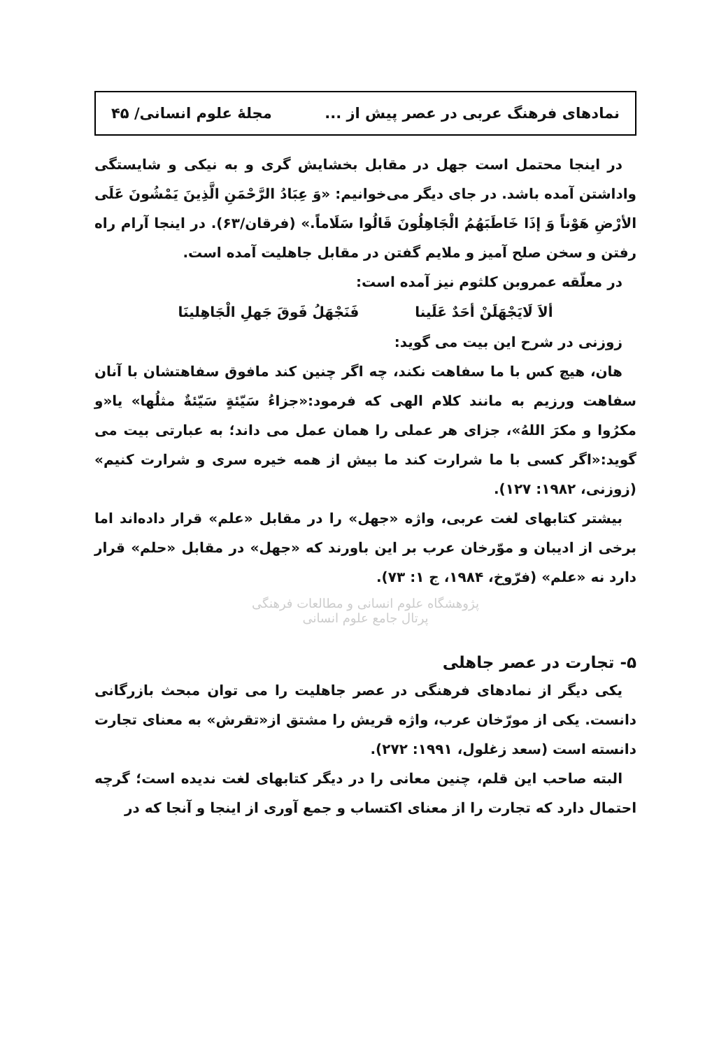نمادهای فرهنگ عربی در عصر پیش از ... مجلهٔ علوم انسانی/ ۴۵
در اینجا محتمل است جهل در مقابل بخشایش گری و به نیکی و شایستگی واداشتن آمده باشد. در جای دیگر می‌خوانیم: «وَ عِبَادُ الرَّحْمَنِ الَّذِینَ یَمْشُونَ عَلَی الأرْضِ هَوْناً وَ إذَا خَاطَبَهُمُ الْجَاهِلُونَ قَالُوا سَلَاماً.» (فرقان/۶۳). در اینجا آرام راه رفتن و سخن صلح آمیز و ملایم گفتن در مقابل جاهلیت آمده است.
در معلّقه عمروبن کلثوم نیز آمده است:
ألاَ لَایَجْهَلَنْ أحَدٌ عَلَینا فَنَجْهَلُ فَوقَ جَهلِ الْجَاهِلینَا
زوزنی در شرح این بیت می گوید:
هان، هیچ کس با ما سفاهت نکند، چه اگر چنین کند مافوق سفاهتشان با آنان سفاهت ورزیم به مانند کلام الهی که فرمود:«جزاءُ سَیّئةٍ سَیّئةٌ مثلُها» یا«و مکرُوا و مکرَ اللهُ»، جزای هر عملی را همان عمل می داند؛ به عبارتی بیت می گوید:«اگر کسی با ما شرارت کند ما بیش از همه خیره سری و شرارت کنیم» (زوزنی، ۱۹۸۲: ۱۲۷).
بیشتر کتابهای لغت عربی، واژه «جهل» را در مقابل «علم» قرار داده‌اند اما برخی از ادیبان و موّرخان عرب بر این باورند که «جهل» در مقابل «حلم» قرار دارد نه «علم» (فرّوخ، ۱۹۸۴، ج ۱: ۷۳).
پژوهشگاه علوم انسانی و مطالعات فرهنگی
پرتال جامع علوم انسانی
۵- تجارت در عصر جاهلی
یکی دیگر از نمادهای فرهنگی در عصر جاهلیت را می توان مبحث بازرگانی دانست. یکی از مورّخان عرب، واژه قریش را مشتق از«تقرش» به معنای تجارت دانسته است (سعد زغلول، ۱۹۹۱: ۲۷۲).
البته صاحب این قلم، چنین معانی را در دیگر کتابهای لغت ندیده است؛ گرچه احتمال دارد که تجارت را از معنای اکتساب و جمع آوری از اینجا و آنجا که در